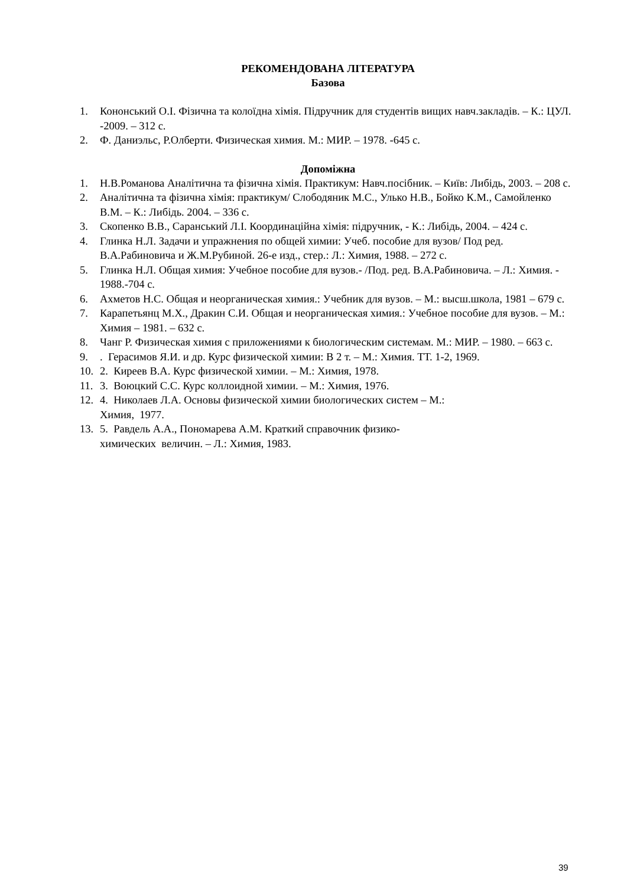РЕКОМЕНДОВАНА ЛІТЕРАТУРА
Базова
1. Кононський О.І. Фізична та колоїдна хімія. Підручник для студентів вищих навч.закладів. – К.: ЦУЛ. -2009. – 312 с.
2. Ф. Даниэльс, Р.Олберти. Физическая химия. М.: МИР. – 1978. -645 с.
Допоміжна
1. Н.В.Романова Аналітична та фізична хімія. Практикум: Навч.посібник. – Київ: Либідь, 2003. – 208 с.
2. Аналітична та фізична хімія: практикум/ Слободяник М.С., Улько Н.В., Бойко К.М., Самойленко В.М. – К.: Либідь. 2004. – 336 с.
3. Скопенко В.В., Саранський Л.І. Координаційна хімія: підручник, - К.: Либідь, 2004. – 424 с.
4. Глинка Н.Л. Задачи и упражнения по общей химии: Учеб. пособие для вузов/ Под ред. В.А.Рабиновича и Ж.М.Рубиной. 26-е изд., стер.: Л.: Химия, 1988. – 272 с.
5. Глинка Н.Л. Общая химия: Учебное пособие для вузов.- /Под. ред. В.А.Рабиновича. – Л.: Химия. - 1988.-704 с.
6. Ахметов Н.С. Общая и неорганическая химия.: Учебник для вузов. – М.: высш.школа, 1981 – 679 с.
7. Карапетьянц М.Х., Дракин С.И. Общая и неорганическая химия.: Учебное пособие для вузов. – М.: Химия – 1981. – 632 с.
8. Чанг Р. Физическая химия с приложениями к биологическим системам. М.: МИР. – 1980. – 663 с.
9.. Герасимов Я.И. и др. Курс физической химии: В 2 т. – М.: Химия. ТТ. 1-2, 1969.
10. 2. Киреев В.А. Курс физической химии. – М.: Химия, 1978.
11. 3. Воюцкий С.С. Курс коллоидной химии. – М.: Химия, 1976.
12. 4. Николаев Л.А. Основы физической химии биологических систем – М.:
Химия, 1977.
13. 5. Равдель А.А., Пономарева А.М. Краткий справочник физико-
химических величин. – Л.: Химия, 1983.
39